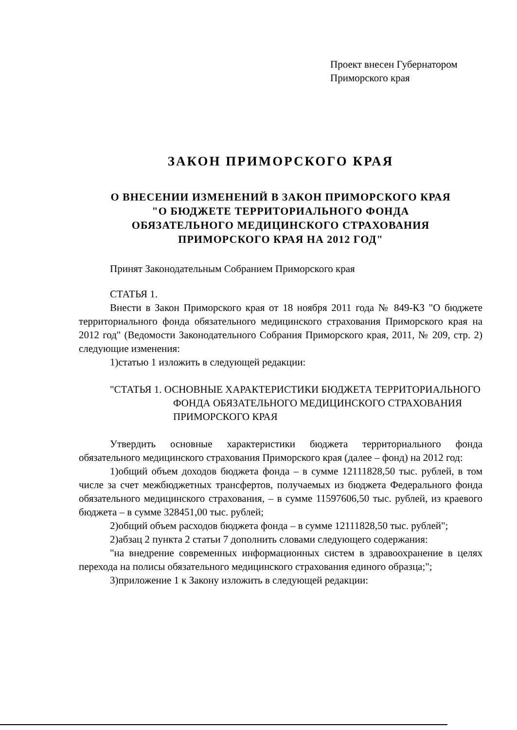Проект внесен Губернатором
Приморского края
ЗАКОН ПРИМОРСКОГО КРАЯ
О ВНЕСЕНИИ ИЗМЕНЕНИЙ В ЗАКОН ПРИМОРСКОГО КРАЯ
"О БЮДЖЕТЕ ТЕРРИТОРИАЛЬНОГО ФОНДА
ОБЯЗАТЕЛЬНОГО МЕДИЦИНСКОГО СТРАХОВАНИЯ
ПРИМОРСКОГО КРАЯ НА 2012 ГОД"
Принят Законодательным Собранием Приморского края
СТАТЬЯ 1.
Внести в Закон Приморского края от 18 ноября 2011 года № 849-КЗ "О бюджете территориального фонда обязательного медицинского страхования Приморского края на 2012 год" (Ведомости Законодательного Собрания Приморского края, 2011, № 209, стр. 2) следующие изменения:
1)статью 1 изложить в следующей редакции:
"СТАТЬЯ 1. ОСНОВНЫЕ ХАРАКТЕРИСТИКИ БЮДЖЕТА ТЕРРИТОРИАЛЬНОГО ФОНДА ОБЯЗАТЕЛЬНОГО МЕДИЦИНСКОГО СТРАХОВАНИЯ ПРИМОРСКОГО КРАЯ
Утвердить основные характеристики бюджета территориального фонда обязательного медицинского страхования Приморского края (далее – фонд) на 2012 год:
1)общий объем доходов бюджета фонда – в сумме 12111828,50 тыс. рублей, в том числе за счет межбюджетных трансфертов, получаемых из бюджета Федерального фонда обязательного медицинского страхования, – в сумме 11597606,50 тыс. рублей, из краевого бюджета – в сумме 328451,00 тыс. рублей;
2)общий объем расходов бюджета фонда – в сумме 12111828,50 тыс. рублей";
2)абзац 2 пункта 2 статьи 7 дополнить словами следующего содержания:
"на внедрение современных информационных систем в здравоохранение в целях перехода на полисы обязательного медицинского страхования единого образца;";
3)приложение 1 к Закону изложить в следующей редакции: